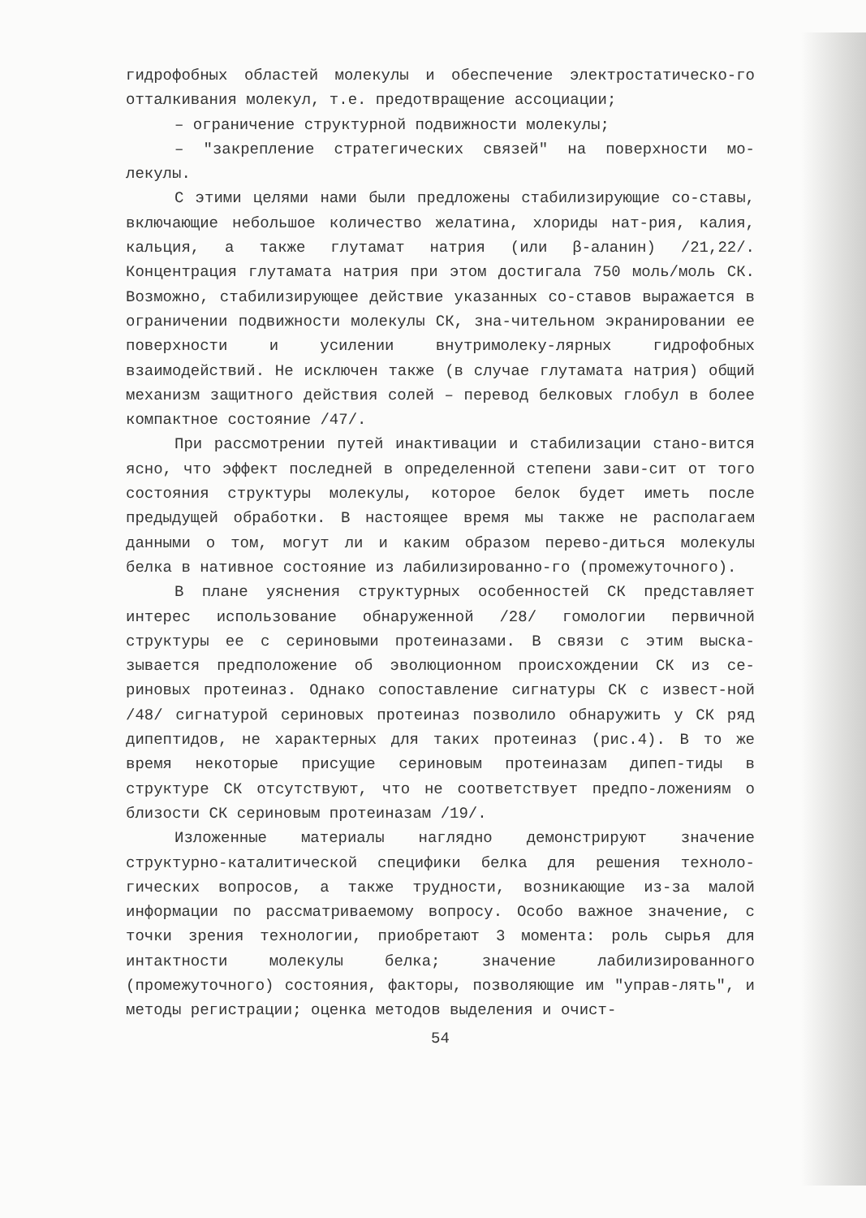гидрофобных областей молекулы и обеспечение электростатическо-го отталкивания молекул, т.е. предотвращение ассоциации;
– ограничение структурной подвижности молекулы;
– "закрепление стратегических связей" на поверхности мо-лекулы.
С этими целями нами были предложены стабилизирующие со-ставы, включающие небольшое количество желатина, хлориды нат-рия, калия, кальция, а также глутамат натрия (или β-аланин) /21,22/. Концентрация глутамата натрия при этом достигала 750 моль/моль СК. Возможно, стабилизирующее действие указанных со-ставов выражается в ограничении подвижности молекулы СК, зна-чительном экранировании ее поверхности и усилении внутримолеку-лярных гидрофобных взаимодействий. Не исключен также (в случае глутамата натрия) общий механизм защитного действия солей – перевод белковых глобул в более компактное состояние /47/.
При рассмотрении путей инактивации и стабилизации стано-вится ясно, что эффект последней в определенной степени зави-сит от того состояния структуры молекулы, которое белок будет иметь после предыдущей обработки. В настоящее время мы также не располагаем данными о том, могут ли и каким образом перево-диться молекулы белка в нативное состояние из лабилизированно-го (промежуточного).
В плане уяснения структурных особенностей СК представляет интерес использование обнаруженной /28/ гомологии первичной структуры ее с сериновыми протеиназами. В связи с этим выска-зывается предположение об эволюционном происхождении СК из се-риновых протеиназ. Однако сопоставление сигнатуры СК с извест-ной /48/ сигнатурой сериновых протеиназ позволило обнаружить у СК ряд дипептидов, не характерных для таких протеиназ (рис.4). В то же время некоторые присущие сериновым протеиназам дипеп-тиды в структуре СК отсутствуют, что не соответствует предпо-ложениям о близости СК сериновым протеиназам /19/.
Изложенные материалы наглядно демонстрируют значение структурно-каталитической специфики белка для решения техноло-гических вопросов, а также трудности, возникающие из-за малой информации по рассматриваемому вопросу. Особо важное значение, с точки зрения технологии, приобретают 3 момента: роль сырья для интактности молекулы белка; значение лабилизированного (промежуточного) состояния, факторы, позволяющие им "управ-лять", и методы регистрации; оценка методов выделения и очист-
54